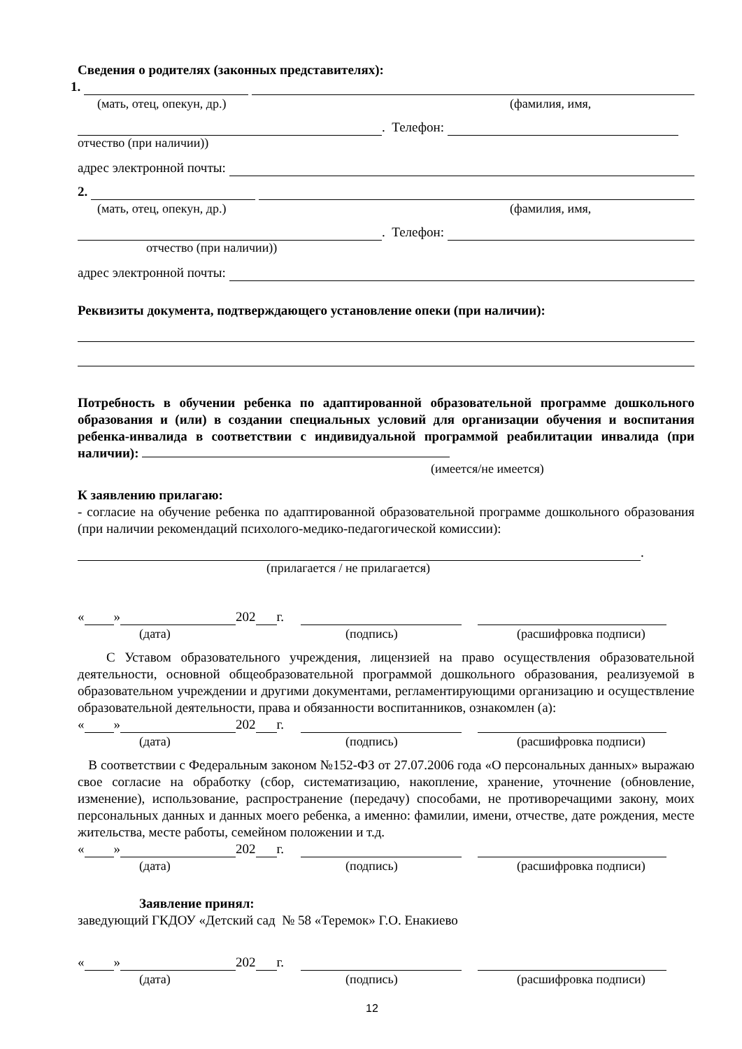Сведения о родителях (законных представителях):
1.
(мать, отец, опекун, др.) (фамилия, имя,
. Телефон:
отчество (при наличии))
адрес электронной почты:
2.
(мать, отец, опекун, др.) (фамилия, имя,
. Телефон:
отчество (при наличии))
адрес электронной почты:
Реквизиты документа, подтверждающего установление опеки (при наличии):
Потребность в обучении ребенка по адаптированной образовательной программе дошкольного образования и (или) в создании специальных условий для организации обучения и воспитания ребенка-инвалида в соответствии с индивидуальной программой реабилитации инвалида (при наличии):
(имеется/не имеется)
К заявлению прилагаю:
- согласие на обучение ребенка по адаптированной образовательной программе дошкольного образования (при наличии рекомендаций психолого-медико-педагогической комиссии):
.
(прилагается / не прилагается)
« » 202 г.
(дата) (подпись) (расшифровка подписи)
С Уставом образовательного учреждения, лицензией на право осуществления образовательной деятельности, основной общеобразовательной программой дошкольного образования, реализуемой в образовательном учреждении и другими документами, регламентирующими организацию и осуществление образовательной деятельности, права и обязанности воспитанников, ознакомлен (а):
« » 202 г.
(дата) (подпись) (расшифровка подписи)
В соответствии с Федеральным законом №152-ФЗ от 27.07.2006 года «О персональных данных» выражаю свое согласие на обработку (сбор, систематизацию, накопление, хранение, уточнение (обновление, изменение), использование, распространение (передачу) способами, не противоречащими закону, моих персональных данных и данных моего ребенка, а именно: фамилии, имени, отчестве, дате рождения, месте жительства, месте работы, семейном положении и т.д.
« » 202 г.
(дата) (подпись) (расшифровка подписи)
Заявление принял:
заведующий ГКДОУ «Детский сад № 58 «Теремок» Г.О. Енакиево
« » 202 г.
(дата) (подпись) (расшифровка подписи)
12